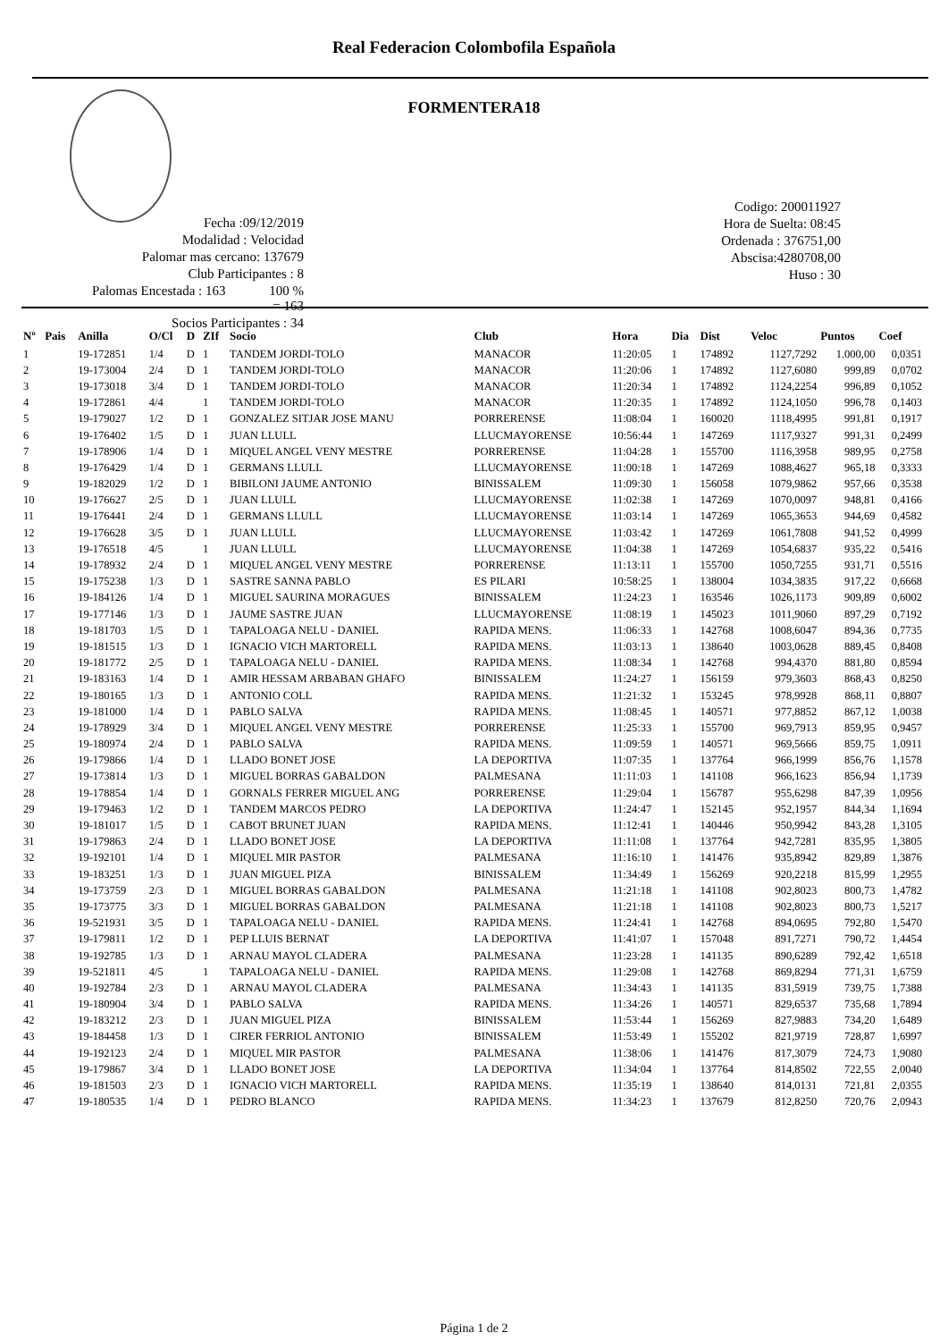Real Federacion Colombofila Española
FORMENTERA18
Fecha :09/12/2019
Modalidad : Velocidad
Palomar mas cercano: 137679
Club Participantes : 8
Palomas Encestada : 163 100 % = 163
Socios Participantes : 34
Codigo: 200011927
Hora de Suelta: 08:45
Ordenada : 376751,00
Abscisa:4280708,00
Huso : 30
| Nº | Pais | Anilla | O/Cl | D | ZIf | Socio | Club | Hora | Dia | Dist | Veloc | Puntos | Coef |
| --- | --- | --- | --- | --- | --- | --- | --- | --- | --- | --- | --- | --- | --- |
| 1 | | 19-172851 | 1/4 | D | 1 | TANDEM JORDI-TOLO | MANACOR | 11:20:05 | 1 | 174892 | 1127,7292 | 1.000,00 | 0,0351 |
| 2 | | 19-173004 | 2/4 | D | 1 | TANDEM JORDI-TOLO | MANACOR | 11:20:06 | 1 | 174892 | 1127,6080 | 999,89 | 0,0702 |
| 3 | | 19-173018 | 3/4 | D | 1 | TANDEM JORDI-TOLO | MANACOR | 11:20:34 | 1 | 174892 | 1124,2254 | 996,89 | 0,1052 |
| 4 | | 19-172861 | 4/4 | | 1 | TANDEM JORDI-TOLO | MANACOR | 11:20:35 | 1 | 174892 | 1124,1050 | 996,78 | 0,1403 |
| 5 | | 19-179027 | 1/2 | D | 1 | GONZALEZ SITJAR JOSE MANU | PORRERENSE | 11:08:04 | 1 | 160020 | 1118,4995 | 991,81 | 0,1917 |
| 6 | | 19-176402 | 1/5 | D | 1 | JUAN LLULL | LLUCMAYORENSE | 10:56:44 | 1 | 147269 | 1117,9327 | 991,31 | 0,2499 |
| 7 | | 19-178906 | 1/4 | D | 1 | MIQUEL ANGEL VENY MESTRE | PORRERENSE | 11:04:28 | 1 | 155700 | 1116,3958 | 989,95 | 0,2758 |
| 8 | | 19-176429 | 1/4 | D | 1 | GERMANS LLULL | LLUCMAYORENSE | 11:00:18 | 1 | 147269 | 1088,4627 | 965,18 | 0,3333 |
| 9 | | 19-182029 | 1/2 | D | 1 | BIBILONI JAUME ANTONIO | BINISSALEM | 11:09:30 | 1 | 156058 | 1079,9862 | 957,66 | 0,3538 |
| 10 | | 19-176627 | 2/5 | D | 1 | JUAN LLULL | LLUCMAYORENSE | 11:02:38 | 1 | 147269 | 1070,0097 | 948,81 | 0,4166 |
| 11 | | 19-176441 | 2/4 | D | 1 | GERMANS LLULL | LLUCMAYORENSE | 11:03:14 | 1 | 147269 | 1065,3653 | 944,69 | 0,4582 |
| 12 | | 19-176628 | 3/5 | D | 1 | JUAN LLULL | LLUCMAYORENSE | 11:03:42 | 1 | 147269 | 1061,7808 | 941,52 | 0,4999 |
| 13 | | 19-176518 | 4/5 | | 1 | JUAN LLULL | LLUCMAYORENSE | 11:04:38 | 1 | 147269 | 1054,6837 | 935,22 | 0,5416 |
| 14 | | 19-178932 | 2/4 | D | 1 | MIQUEL ANGEL VENY MESTRE | PORRERENSE | 11:13:11 | 1 | 155700 | 1050,7255 | 931,71 | 0,5516 |
| 15 | | 19-175238 | 1/3 | D | 1 | SASTRE SANNA PABLO | ES PILARI | 10:58:25 | 1 | 138004 | 1034,3835 | 917,22 | 0,6668 |
| 16 | | 19-184126 | 1/4 | D | 1 | MIGUEL SAURINA MORAGUES | BINISSALEM | 11:24:23 | 1 | 163546 | 1026,1173 | 909,89 | 0,6002 |
| 17 | | 19-177146 | 1/3 | D | 1 | JAUME SASTRE JUAN | LLUCMAYORENSE | 11:08:19 | 1 | 145023 | 1011,9060 | 897,29 | 0,7192 |
| 18 | | 19-181703 | 1/5 | D | 1 | TAPALOAGA NELU - DANIEL | RAPIDA MENS. | 11:06:33 | 1 | 142768 | 1008,6047 | 894,36 | 0,7735 |
| 19 | | 19-181515 | 1/3 | D | 1 | IGNACIO VICH MARTORELL | RAPIDA MENS. | 11:03:13 | 1 | 138640 | 1003,0628 | 889,45 | 0,8408 |
| 20 | | 19-181772 | 2/5 | D | 1 | TAPALOAGA NELU - DANIEL | RAPIDA MENS. | 11:08:34 | 1 | 142768 | 994,4370 | 881,80 | 0,8594 |
| 21 | | 19-183163 | 1/4 | D | 1 | AMIR HESSAM ARBABAN GHAFO | BINISSALEM | 11:24:27 | 1 | 156159 | 979,3603 | 868,43 | 0,8250 |
| 22 | | 19-180165 | 1/3 | D | 1 | ANTONIO COLL | RAPIDA MENS. | 11:21:32 | 1 | 153245 | 978,9928 | 868,11 | 0,8807 |
| 23 | | 19-181000 | 1/4 | D | 1 | PABLO SALVA | RAPIDA MENS. | 11:08:45 | 1 | 140571 | 977,8852 | 867,12 | 1,0038 |
| 24 | | 19-178929 | 3/4 | D | 1 | MIQUEL ANGEL VENY MESTRE | PORRERENSE | 11:25:33 | 1 | 155700 | 969,7913 | 859,95 | 0,9457 |
| 25 | | 19-180974 | 2/4 | D | 1 | PABLO SALVA | RAPIDA MENS. | 11:09:59 | 1 | 140571 | 969,5666 | 859,75 | 1,0911 |
| 26 | | 19-179866 | 1/4 | D | 1 | LLADO BONET JOSE | LA DEPORTIVA | 11:07:35 | 1 | 137764 | 966,1999 | 856,76 | 1,1578 |
| 27 | | 19-173814 | 1/3 | D | 1 | MIGUEL BORRAS GABALDON | PALMESANA | 11:11:03 | 1 | 141108 | 966,1623 | 856,94 | 1,1739 |
| 28 | | 19-178854 | 1/4 | D | 1 | GORNALS FERRER MIGUEL ANG | PORRERENSE | 11:29:04 | 1 | 156787 | 955,6298 | 847,39 | 1,0956 |
| 29 | | 19-179463 | 1/2 | D | 1 | TANDEM MARCOS PEDRO | LA DEPORTIVA | 11:24:47 | 1 | 152145 | 952,1957 | 844,34 | 1,1694 |
| 30 | | 19-181017 | 1/5 | D | 1 | CABOT BRUNET JUAN | RAPIDA MENS. | 11:12:41 | 1 | 140446 | 950,9942 | 843,28 | 1,3105 |
| 31 | | 19-179863 | 2/4 | D | 1 | LLADO BONET JOSE | LA DEPORTIVA | 11:11:08 | 1 | 137764 | 942,7281 | 835,95 | 1,3805 |
| 32 | | 19-192101 | 1/4 | D | 1 | MIQUEL MIR PASTOR | PALMESANA | 11:16:10 | 1 | 141476 | 935,8942 | 829,89 | 1,3876 |
| 33 | | 19-183251 | 1/3 | D | 1 | JUAN MIGUEL PIZA | BINISSALEM | 11:34:49 | 1 | 156269 | 920,2218 | 815,99 | 1,2955 |
| 34 | | 19-173759 | 2/3 | D | 1 | MIGUEL BORRAS GABALDON | PALMESANA | 11:21:18 | 1 | 141108 | 902,8023 | 800,73 | 1,4782 |
| 35 | | 19-173775 | 3/3 | D | 1 | MIGUEL BORRAS GABALDON | PALMESANA | 11:21:18 | 1 | 141108 | 902,8023 | 800,73 | 1,5217 |
| 36 | | 19-521931 | 3/5 | D | 1 | TAPALOAGA NELU - DANIEL | RAPIDA MENS. | 11:24:41 | 1 | 142768 | 894,0695 | 792,80 | 1,5470 |
| 37 | | 19-179811 | 1/2 | D | 1 | PEP LLUIS BERNAT | LA DEPORTIVA | 11:41:07 | 1 | 157048 | 891,7271 | 790,72 | 1,4454 |
| 38 | | 19-192785 | 1/3 | D | 1 | ARNAU MAYOL CLADERA | PALMESANA | 11:23:28 | 1 | 141135 | 890,6289 | 792,42 | 1,6518 |
| 39 | | 19-521811 | 4/5 | | 1 | TAPALOAGA NELU - DANIEL | RAPIDA MENS. | 11:29:08 | 1 | 142768 | 869,8294 | 771,31 | 1,6759 |
| 40 | | 19-192784 | 2/3 | D | 1 | ARNAU MAYOL CLADERA | PALMESANA | 11:34:43 | 1 | 141135 | 831,5919 | 739,75 | 1,7388 |
| 41 | | 19-180904 | 3/4 | D | 1 | PABLO SALVA | RAPIDA MENS. | 11:34:26 | 1 | 140571 | 829,6537 | 735,68 | 1,7894 |
| 42 | | 19-183212 | 2/3 | D | 1 | JUAN MIGUEL PIZA | BINISSALEM | 11:53:44 | 1 | 156269 | 827,9883 | 734,20 | 1,6489 |
| 43 | | 19-184458 | 1/3 | D | 1 | CIRER FERRIOL ANTONIO | BINISSALEM | 11:53:49 | 1 | 155202 | 821,9719 | 728,87 | 1,6997 |
| 44 | | 19-192123 | 2/4 | D | 1 | MIQUEL MIR PASTOR | PALMESANA | 11:38:06 | 1 | 141476 | 817,3079 | 724,73 | 1,9080 |
| 45 | | 19-179867 | 3/4 | D | 1 | LLADO BONET JOSE | LA DEPORTIVA | 11:34:04 | 1 | 137764 | 814,8502 | 722,55 | 2,0040 |
| 46 | | 19-181503 | 2/3 | D | 1 | IGNACIO VICH MARTORELL | RAPIDA MENS. | 11:35:19 | 1 | 138640 | 814,0131 | 721,81 | 2,0355 |
| 47 | | 19-180535 | 1/4 | D | 1 | PEDRO BLANCO | RAPIDA MENS. | 11:34:23 | 1 | 137679 | 812,8250 | 720,76 | 2,0943 |
Página 1 de 2